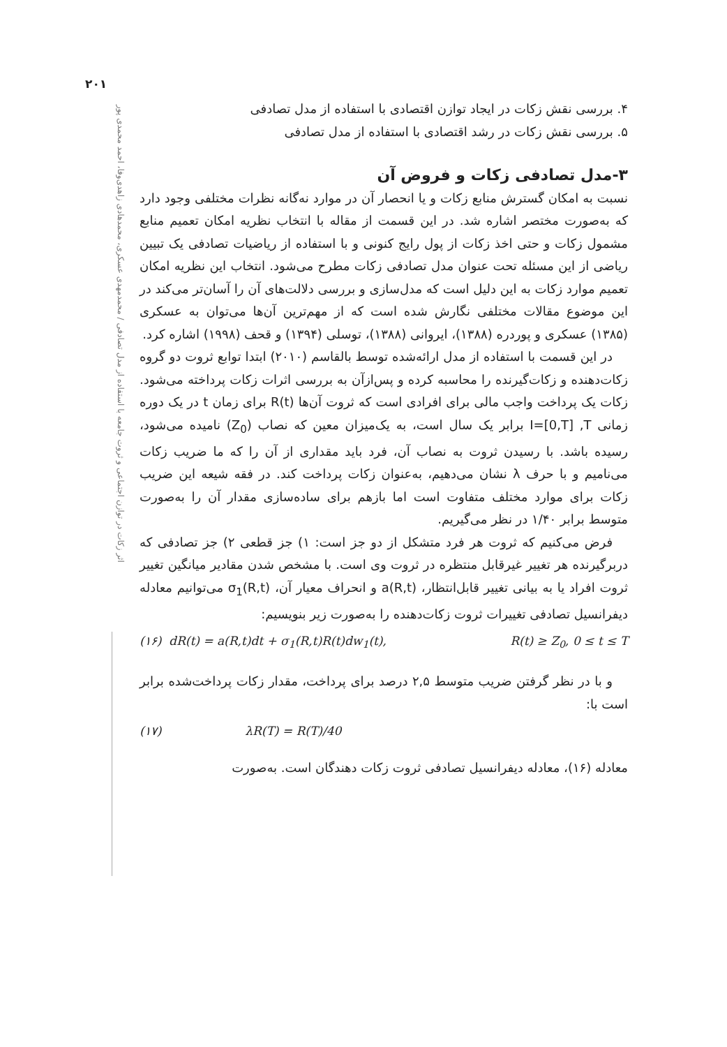۲۰۱
اثر زکات در توازن اجتماعی و ثروت جامعه با استفاده از مدل تصادفی / محمدمهدی عسکری، محمدهادی زاهدی‌وفا، احمد محمدی پور
۴. بررسی نقش زکات در ایجاد توازن اقتصادی با استفاده از مدل تصادفی
۵. بررسی نقش زکات در رشد اقتصادی با استفاده از مدل تصادفی
۳-مدل تصادفی زکات و فروض آن
نسبت به امکان گسترش منابع زکات و یا انحصار آن در موارد نه‌گانه نظرات مختلفی وجود دارد که به‌صورت مختصر اشاره شد. در این قسمت از مقاله با انتخاب نظریه امکان تعمیم منابع مشمول زکات و حتی اخذ زکات از پول رایج کنونی و با استفاده از ریاضیات تصادفی یک تبیین ریاضی از این مسئله تحت عنوان مدل تصادفی زکات مطرح می‌شود. انتخاب این نظریه امکان تعمیم موارد زکات به این دلیل است که مدل‌سازی و بررسی دلالت‌های آن را آسان‌تر می‌کند در این موضوع مقالات مختلفی نگارش شده است که از مهم‌ترین آن‌ها می‌توان به عسکری (۱۳۸۵) عسکری و پوردره (۱۳۸۸)، ایروانی (۱۳۸۸)، توسلی (۱۳۹۴) و قحف (۱۹۹۸) اشاره کرد.
در این قسمت با استفاده از مدل ارائه‌شده توسط بالقاسم (۲۰۱۰) ابتدا توابع ثروت دو گروه زکات‌دهنده و زکات‌گیرنده را محاسبه کرده و پس‌ازآن به بررسی اثرات زکات پرداخته می‌شود. زکات یک پرداخت واجب مالی برای افرادی است که ثروت آن‌ها R(t) برای زمان t در یک دوره زمانی I=[0,T] ,T برابر یک سال است، به یک‌میزان معین که نصاب (Z<sub>0</sub>) نامیده می‌شود، رسیده باشد. با رسیدن ثروت به نصاب آن، فرد باید مقداری از آن را که ما ضریب زکات می‌نامیم و با حرف λ نشان می‌دهیم، به‌عنوان زکات پرداخت کند. در فقه شیعه این ضریب زکات برای موارد مختلف متفاوت است اما بازهم برای ساده‌سازی مقدار آن را به‌صورت متوسط برابر ۱/۴۰ در نظر می‌گیریم.
فرض می‌کنیم که ثروت هر فرد متشکل از دو جز است: ۱) جز قطعی ۲) جز تصادفی که دربرگیرنده هر تغییر غیرقابل منتظره در ثروت وی است. با مشخص شدن مقادیر میانگین تغییر ثروت افراد یا به بیانی تغییر قابل‌انتظار، a(R,t) و انحراف معیار آن، σ<sub>1</sub>(R,t) می‌توانیم معادله دیفرانسیل تصادفی تغییرات ثروت زکات‌دهنده را به‌صورت زیر بنویسیم:
(۱۶) dR(t) = a(R,t)dt + σ<sub>1</sub>(R,t)R(t)dw<sub>1</sub>(t), R(t) ≥ Z<sub>0</sub>, 0 ≤ t ≤ T
و با در نظر گرفتن ضریب متوسط ۲,۵ درصد برای پرداخت، مقدار زکات پرداخت‌شده برابر است با:
(۱۷) λR(T) = R(T)/40
معادله (۱۶)، معادله دیفرانسیل تصادفی ثروت زکات دهندگان است. به‌صورت